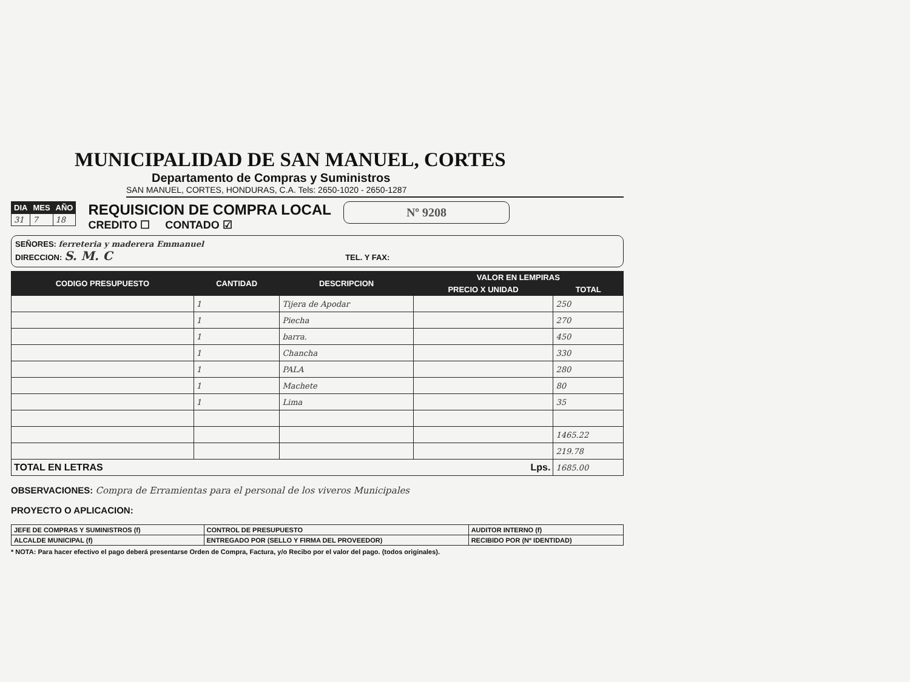MUNICIPALIDAD DE SAN MANUEL, CORTES
Departamento de Compras y Suministros
SAN MANUEL, CORTES, HONDURAS, C.A. Tels: 2650-1020 - 2650-1287
| DIA | MES | AÑO |
| --- | --- | --- |
| 31 | 7 | 18 |
REQUISICION DE COMPRA LOCAL
CREDITO ☐ CONTADO ☑
Nº 9208
SEÑORES: ferreteria y maderera Emmanuel
DIRECCION: S. M. C TEL. Y FAX:
| CODIGO PRESUPUESTO | CANTIDAD | DESCRIPCION | VALOR EN LEMPIRAS | |
| --- | --- | --- | --- | --- |
| | | | PRECIO X UNIDAD | TOTAL |
| | 1 | Tijera de Apodar | | 250 |
| | 1 | Piecha | | 270 |
| | 1 | barra. | | 450 |
| | 1 | Chancha | | 330 |
| | 1 | PALA | | 280 |
| | 1 | Machete | | 80 |
| | 1 | Lima | | 35 |
| | | | | 1465.22 |
| | | | | 219.78 |
| TOTAL EN LETRAS Lps. | | | | 1685.00 |
OBSERVACIONES: Compra de Erramientas para el personal de los viveros Municipales
PROYECTO O APLICACION:
| JEFE DE COMPRAS Y SUMINISTROS (f) | CONTROL DE PRESUPUESTO | AUDITOR INTERNO (f) |
| ALCALDE MUNICIPAL (f) | ENTREGADO POR (SELLO Y FIRMA DEL PROVEEDOR) | RECIBIDO POR (Nº IDENTIDAD) |
* NOTA: Para hacer efectivo el pago deberá presentarse Orden de Compra, Factura, y/o Recibo por el valor del pago. (todos originales).